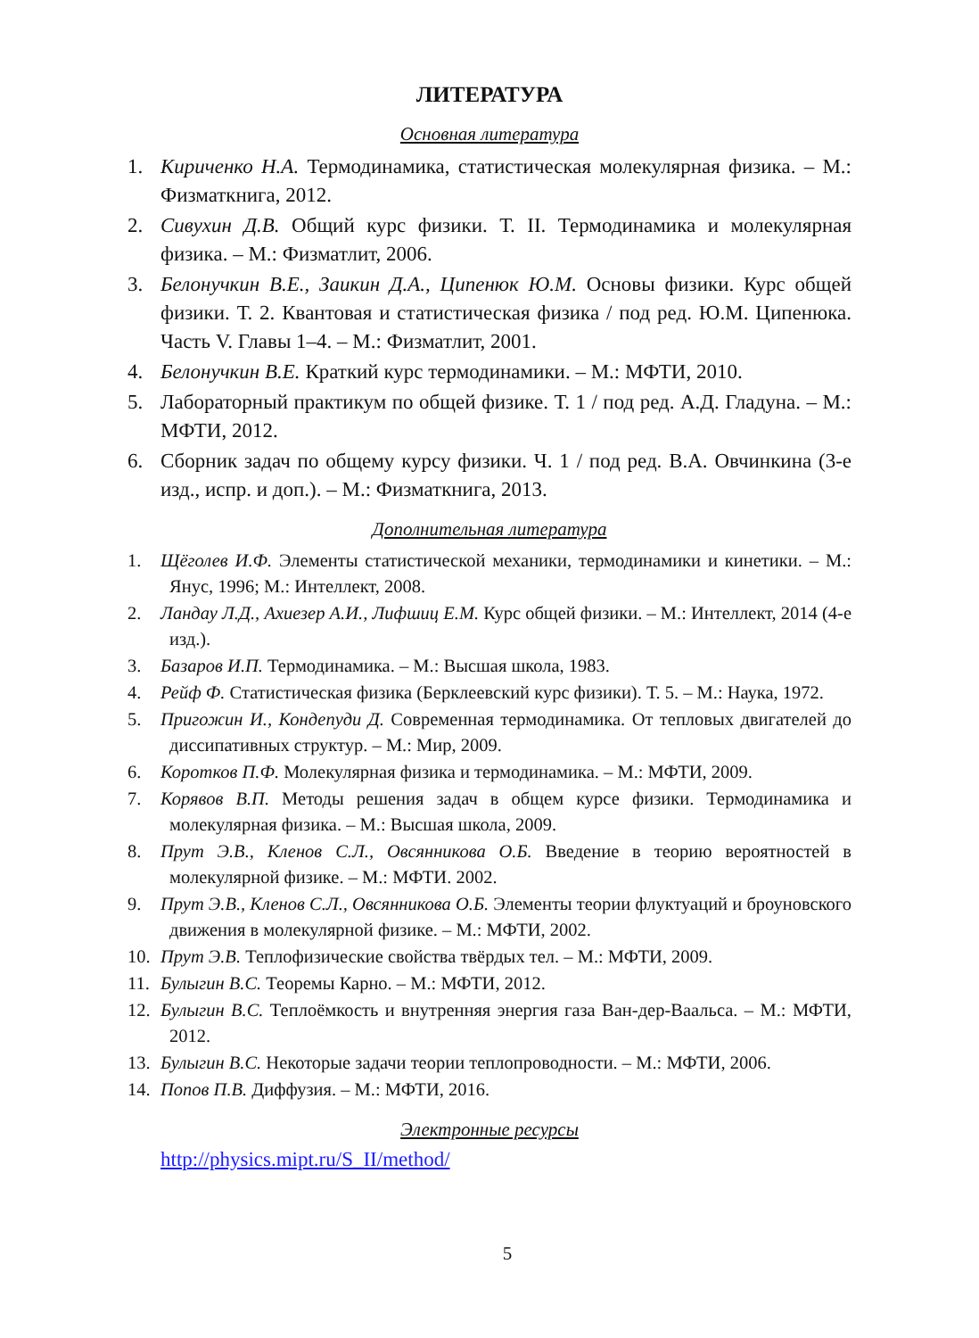ЛИТЕРАТУРА
Основная литература
1. Кириченко Н.А. Термодинамика, статистическая молекулярная физика. – М.: Физматкнига, 2012.
2. Сивухин Д.В. Общий курс физики. Т. II. Термодинамика и молекулярная физика. – М.: Физматлит, 2006.
3. Белонучкин В.Е., Заикин Д.А., Ципенюк Ю.М. Основы физики. Курс общей физики. Т. 2. Квантовая и статистическая физика / под ред. Ю.М. Ципенюка. Часть V. Главы 1–4. – М.: Физматлит, 2001.
4. Белонучкин В.Е. Краткий курс термодинамики. – М.: МФТИ, 2010.
5. Лабораторный практикум по общей физике. Т. 1 / под ред. А.Д. Гладуна. – М.: МФТИ, 2012.
6. Сборник задач по общему курсу физики. Ч. 1 / под ред. В.А. Овчинкина (3-е изд., испр. и доп.). – М.: Физматкнига, 2013.
Дополнительная литература
1. Щёголев И.Ф. Элементы статистической механики, термодинамики и кинетики. – М.: Янус, 1996; М.: Интеллект, 2008.
2. Ландау Л.Д., Ахиезер А.И., Лифшиц Е.М. Курс общей физики. – М.: Интеллект, 2014 (4-е изд.).
3. Базаров И.П. Термодинамика. – М.: Высшая школа, 1983.
4. Рейф Ф. Статистическая физика (Берклеевский курс физики). Т. 5. – М.: Наука, 1972.
5. Пригожин И., Кондепуди Д. Современная термодинамика. От тепловых двигателей до диссипативных структур. – М.: Мир, 2009.
6. Коротков П.Ф. Молекулярная физика и термодинамика. – М.: МФТИ, 2009.
7. Корявов В.П. Методы решения задач в общем курсе физики. Термодинамика и молекулярная физика. – М.: Высшая школа, 2009.
8. Прут Э.В., Кленов С.Л., Овсянникова О.Б. Введение в теорию вероятностей в молекулярной физике. – М.: МФТИ. 2002.
9. Прут Э.В., Кленов С.Л., Овсянникова О.Б. Элементы теории флуктуаций и броуновского движения в молекулярной физике. – М.: МФТИ, 2002.
10. Прут Э.В. Теплофизические свойства твёрдых тел. – М.: МФТИ, 2009.
11. Булыгин В.С. Теоремы Карно. – М.: МФТИ, 2012.
12. Булыгин В.С. Теплоёмкость и внутренняя энергия газа Ван-дер-Ваальса. – М.: МФТИ, 2012.
13. Булыгин В.С. Некоторые задачи теории теплопроводности. – М.: МФТИ, 2006.
14. Попов П.В. Диффузия. – М.: МФТИ, 2016.
Электронные ресурсы
http://physics.mipt.ru/S_II/method/
5